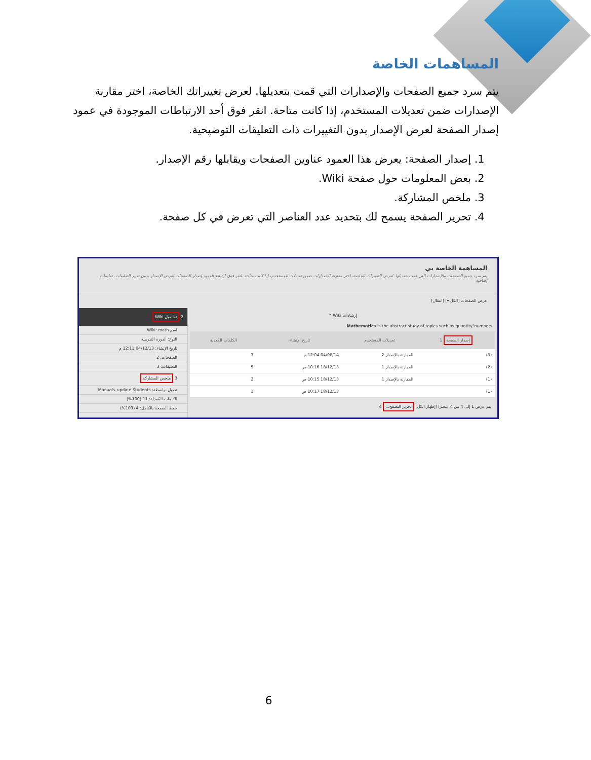المساهمات الخاصة
يتم سرد جميع الصفحات والإصدارات التي قمت بتعديلها. لعرض تغييراتك الخاصة، اختر مقارنة الإصدارات ضمن تعديلات المستخدم، إذا كانت متاحة. انقر فوق أحد الارتباطات الموجودة في عمود إصدار الصفحة لعرض الإصدار بدون التغييرات ذات التعليقات التوضيحية.
1. إصدار الصفحة: يعرض هذا العمود عناوين الصفحات ويقابلها رقم الإصدار.
2. بعض المعلومات حول صفحة Wiki.
3. ملخص المشاركة.
4. تحرير الصفحة يسمح لك بتحديد عدد العناصر التي تعرض في كل صفحة.
المساهمة الخاصة بي
يتم سرد جميع الصفحات والإصدارات التي قمت بتعديلها. لعرض التغييرات الخاصة، اختر مقارنة الإصدارات ضمن تعديلات المستخدم، إذا كانت متاحة. انقر فوق ارتباط العمود إصدار الصفحات لعرض الإصدار بدون تغيير التعليقات. تعليمات إضافية
عرض الصفحات [الكل ▾] [انتقال]
إرشادات Wiki ^
Mathematics is the abstract study of topics such as quantity"numbers
| إصدار الصفحة 1 | تعديلات المستخدم | تاريخ الإنشاء | الكلمات المُعدلة |
| --- | --- | --- | --- |
| (3) | المقارنة بالإصدار 2 | 04/06/14 12:04 م | 3 |
| (2) | المقارنة بالإصدار 1 | 18/12/13 10:16 ص | 5 |
| (1) | المقارنة بالإصدار 1 | 18/12/13 10:15 ص | 2 |
| (1) | | 18/12/13 10:17 ص | 1 |
يتم عرض 1 إلى 4 من 4 عنصرًا [إظهار الكل] تحرير التصفح... 4
2 تفاصيل Wiki
اسم Wiki: math
النوع: الدورة التدريبية
تاريخ الإنشاء: 04/12/13 12:11 م
الصفحات: 2
التعليقات: 3
3 ملخص المشاركة
تعديل بواسطة: Manuals_update Students
الكلمات المُعدلة: 11 (100%)
حفظ الصفحة بالكامل: 4 (100%)
6